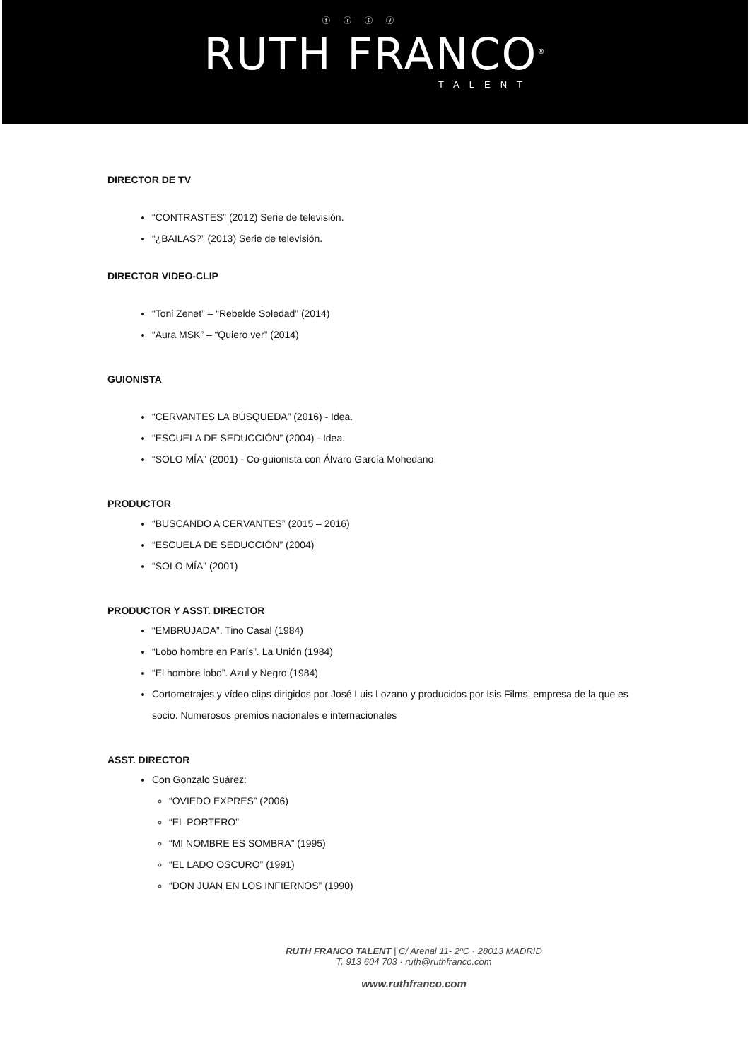ⓕ ⓘ ⓣ ⓨ
RUTH FRANCO<sup>®</sup>
TALENT
DIRECTOR DE TV
“CONTRASTES” (2012) Serie de televisión.
“¿BAILAS?” (2013) Serie de televisión.
DIRECTOR VIDEO-CLIP
“Toni Zenet” – “Rebelde Soledad” (2014)
“Aura MSK” – “Quiero ver” (2014)
GUIONISTA
“CERVANTES LA BÚSQUEDA” (2016) - Idea.
“ESCUELA DE SEDUCCIÓN” (2004) - Idea.
“SOLO MÍA” (2001) - Co-guionista con Álvaro García Mohedano.
PRODUCTOR
“BUSCANDO A CERVANTES” (2015 – 2016)
“ESCUELA DE SEDUCCIÓN” (2004)
“SOLO MÍA” (2001)
PRODUCTOR Y ASST. DIRECTOR
“EMBRUJADA”. Tino Casal (1984)
“Lobo hombre en París”. La Unión (1984)
“El hombre lobo”. Azul y Negro (1984)
Cortometrajes y vídeo clips dirigidos por José Luis Lozano y producidos por Isis Films, empresa de la que es socio. Numerosos premios nacionales e internacionales
ASST. DIRECTOR
Con Gonzalo Suárez:
“OVIEDO EXPRES” (2006)
“EL PORTERO”
“MI NOMBRE ES SOMBRA” (1995)
“EL LADO OSCURO” (1991)
“DON JUAN EN LOS INFIERNOS” (1990)
RUTH FRANCO TALENT | C/ Arenal 11- 2ºC · 28013 MADRID
T. 913 604 703 · ruth@ruthfranco.com
www.ruthfranco.com